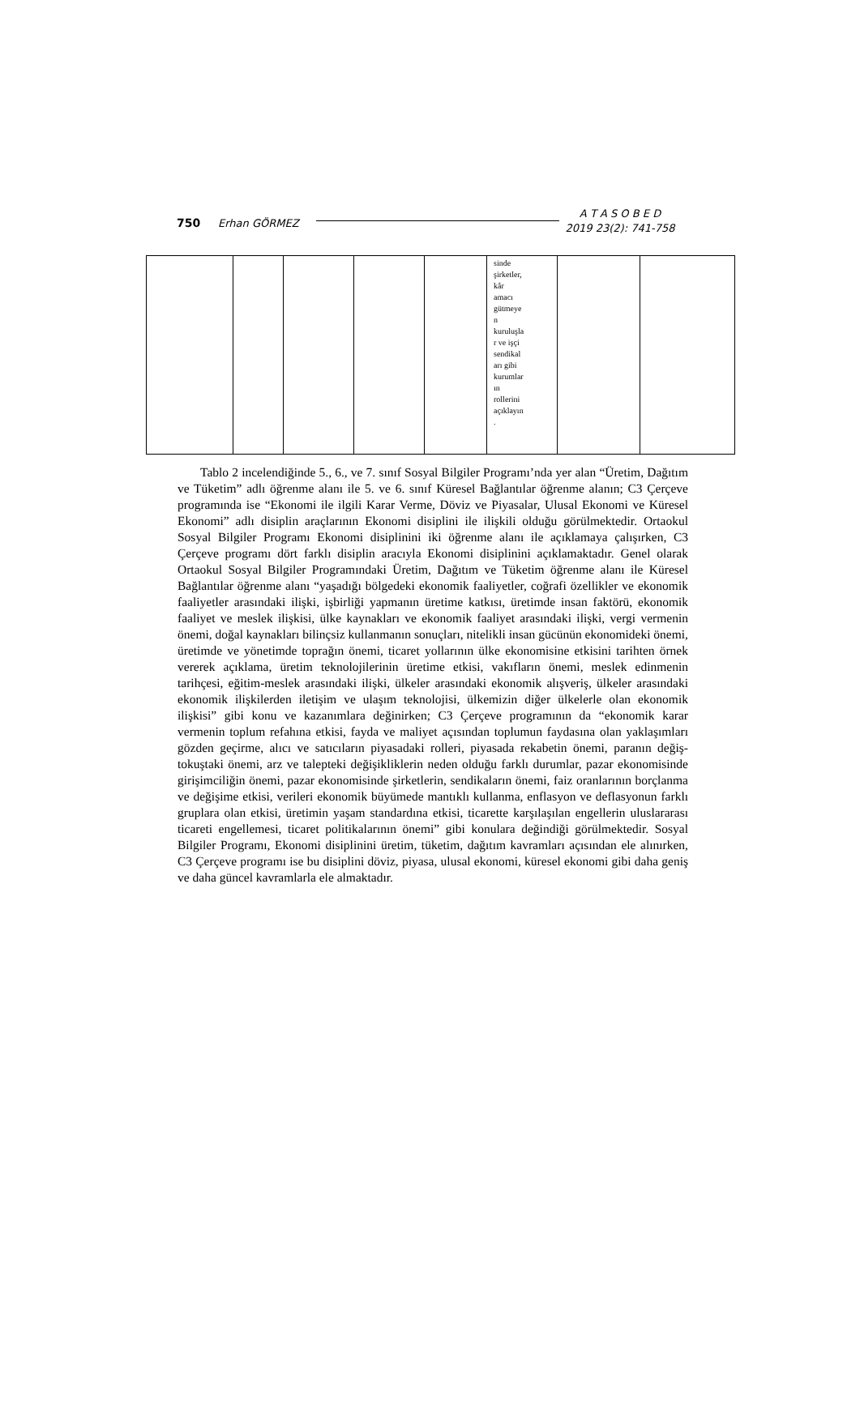750 Erhan GÖRMEZ
A T A S O B E D
2019 23(2): 741-758
| | | | | | sinde şirketler, kâr amacı gütmeye n kuruluşla r ve işçi sendikal arı gibi kurumlar ın rollerini açıklayın . | | |
Tablo 2 incelendiğinde 5., 6., ve 7. sınıf Sosyal Bilgiler Programı’nda yer alan “Üretim, Dağıtım ve Tüketim” adlı öğrenme alanı ile 5. ve 6. sınıf Küresel Bağlantılar öğrenme alanın; C3 Çerçeve programında ise “Ekonomi ile ilgili Karar Verme, Döviz ve Piyasalar, Ulusal Ekonomi ve Küresel Ekonomi” adlı disiplin araçlarının Ekonomi disiplini ile ilişkili olduğu görülmektedir. Ortaokul Sosyal Bilgiler Programı Ekonomi disiplinini iki öğrenme alanı ile açıklamaya çalışırken, C3 Çerçeve programı dört farklı disiplin aracıyla Ekonomi disiplinini açıklamaktadır. Genel olarak Ortaokul Sosyal Bilgiler Programındaki Üretim, Dağıtım ve Tüketim öğrenme alanı ile Küresel Bağlantılar öğrenme alanı “yaşadığı bölgedeki ekonomik faaliyetler, coğrafi özellikler ve ekonomik faaliyetler arasındaki ilişki, işbirliği yapmanın üretime katkısı, üretimde insan faktörü, ekonomik faaliyet ve meslek ilişkisi, ülke kaynakları ve ekonomik faaliyet arasındaki ilişki, vergi vermenin önemi, doğal kaynakları bilinçsiz kullanmanın sonuçları, nitelikli insan gücünün ekonomideki önemi, üretimde ve yönetimde toprağın önemi, ticaret yollarının ülke ekonomisine etkisini tarihten örnek vererek açıklama, üretim teknolojilerinin üretime etkisi, vakıfların önemi, meslek edinmenin tarihçesi, eğitim-meslek arasındaki ilişki, ülkeler arasındaki ekonomik alışveriş, ülkeler arasındaki ekonomik ilişkilerden iletişim ve ulaşım teknolojisi, ülkemizin diğer ülkelerle olan ekonomik ilişkisi” gibi konu ve kazanımlara değinirken; C3 Çerçeve programının da “ekonomik karar vermenin toplum refahına etkisi, fayda ve maliyet açısından toplumun faydasına olan yaklaşımları gözden geçirme, alıcı ve satıcıların piyasadaki rolleri, piyasada rekabetin önemi, paranın değiş-tokuştaki önemi, arz ve talepteki değişikliklerin neden olduğu farklı durumlar, pazar ekonomisinde girişimciliğin önemi, pazar ekonomisinde şirketlerin, sendikaların önemi, faiz oranlarının borçlanma ve değişime etkisi, verileri ekonomik büyümede mantıklı kullanma, enflasyon ve deflasyonun farklı gruplara olan etkisi, üretimin yaşam standardına etkisi, ticarette karşılaşılan engellerin uluslararası ticareti engellemesi, ticaret politikalarının önemi” gibi konulara değindiği görülmektedir. Sosyal Bilgiler Programı, Ekonomi disiplinini üretim, tüketim, dağıtım kavramları açısından ele alınırken, C3 Çerçeve programı ise bu disiplini döviz, piyasa, ulusal ekonomi, küresel ekonomi gibi daha geniş ve daha güncel kavramlarla ele almaktadır.